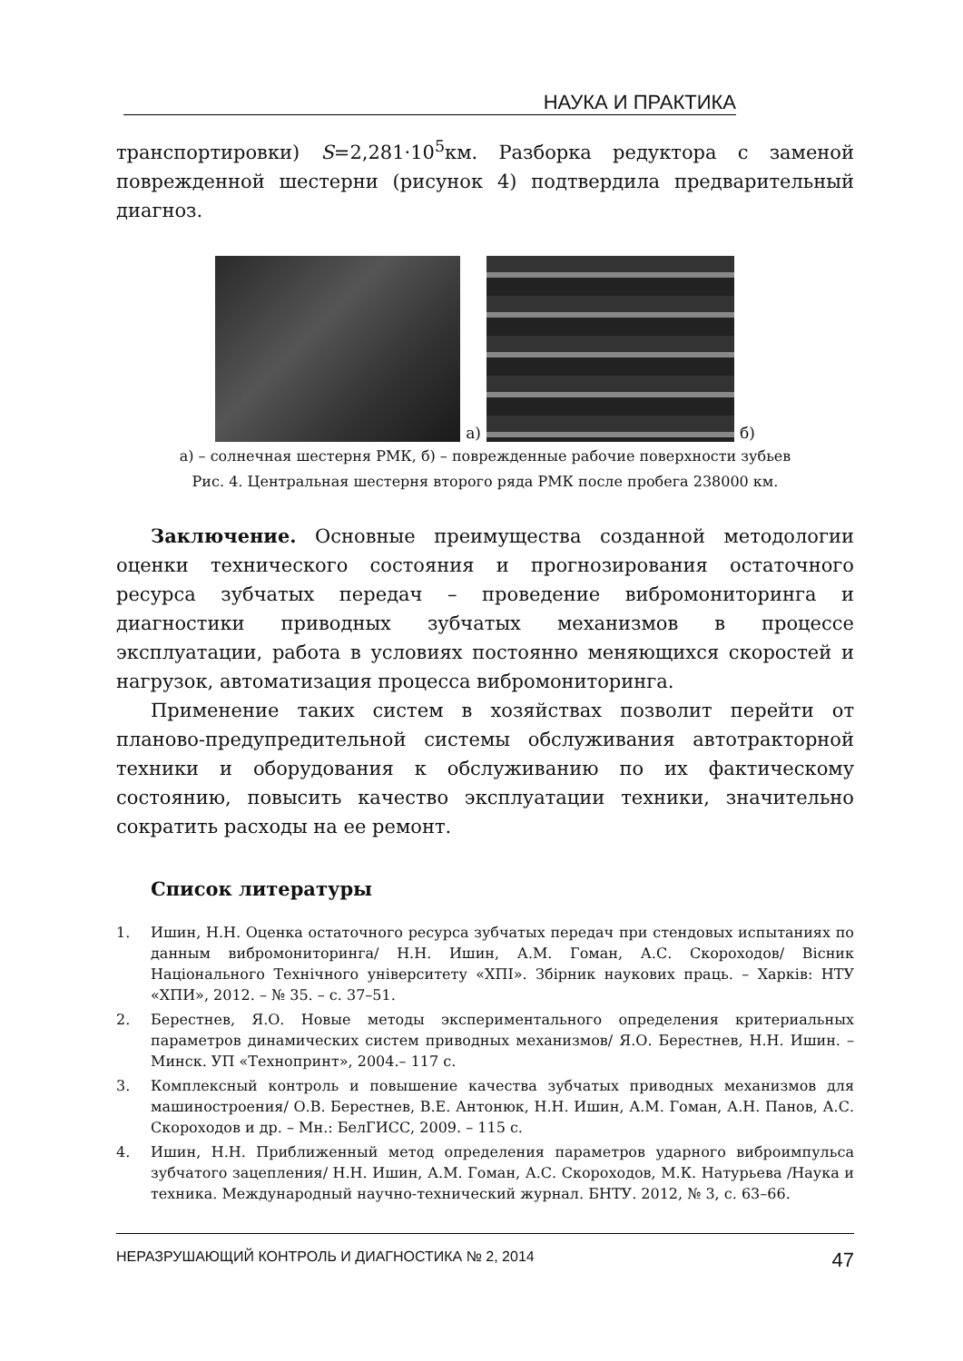НАУКА И ПРАКТИКА
транспортировки) S=2,281·10<sup>5</sup>км. Разборка редуктора с заменой поврежденной шестерни (рисунок 4) подтвердила предварительный диагноз.
а)
б)
а) – солнечная шестерня РМК, б) – поврежденные рабочие поверхности зубьев
Рис. 4. Центральная шестерня второго ряда РМК после пробега 238000 км.
Заключение. Основные преимущества созданной методологии оценки технического состояния и прогнозирования остаточного ресурса зубчатых передач – проведение вибромониторинга и диагностики приводных зубчатых механизмов в процессе эксплуатации, работа в условиях постоянно меняющихся скоростей и нагрузок, автоматизация процесса вибромониторинга.
Применение таких систем в хозяйствах позволит перейти от планово-предупредительной системы обслуживания автотракторной техники и оборудования к обслуживанию по их фактическому состоянию, повысить качество эксплуатации техники, значительно сократить расходы на ее ремонт.
Список литературы
1. Ишин, Н.Н. Оценка остаточного ресурса зубчатых передач при стендовых испытаниях по данным вибромониторинга/ Н.Н. Ишин, А.М. Гоман, А.С. Скороходов/ Вісник Національного Технічного університету «ХПІ». Збірник наукових праць. – Харків: НТУ «ХПИ», 2012. – № 35. – с. 37–51.
2. Берестнев, Я.О. Новые методы экспериментального определения критериальных параметров динамических систем приводных механизмов/ Я.О. Берестнев, Н.Н. Ишин. – Минск. УП «Технопринт», 2004.– 117 с.
3. Комплексный контроль и повышение качества зубчатых приводных механизмов для машиностроения/ О.В. Берестнев, В.Е. Антонюк, Н.Н. Ишин, А.М. Гоман, А.Н. Панов, А.С. Скороходов и др. – Мн.: БелГИСС, 2009. – 115 с.
4. Ишин, Н.Н. Приближенный метод определения параметров ударного виброимпульса зубчатого зацепления/ Н.Н. Ишин, А.М. Гоман, А.С. Скороходов, М.К. Натурьева /Наука и техника. Международный научно-технический журнал. БНТУ. 2012, № 3, с. 63–66.
НЕРАЗРУШАЮЩИЙ КОНТРОЛЬ И ДИАГНОСТИКА № 2, 2014 47